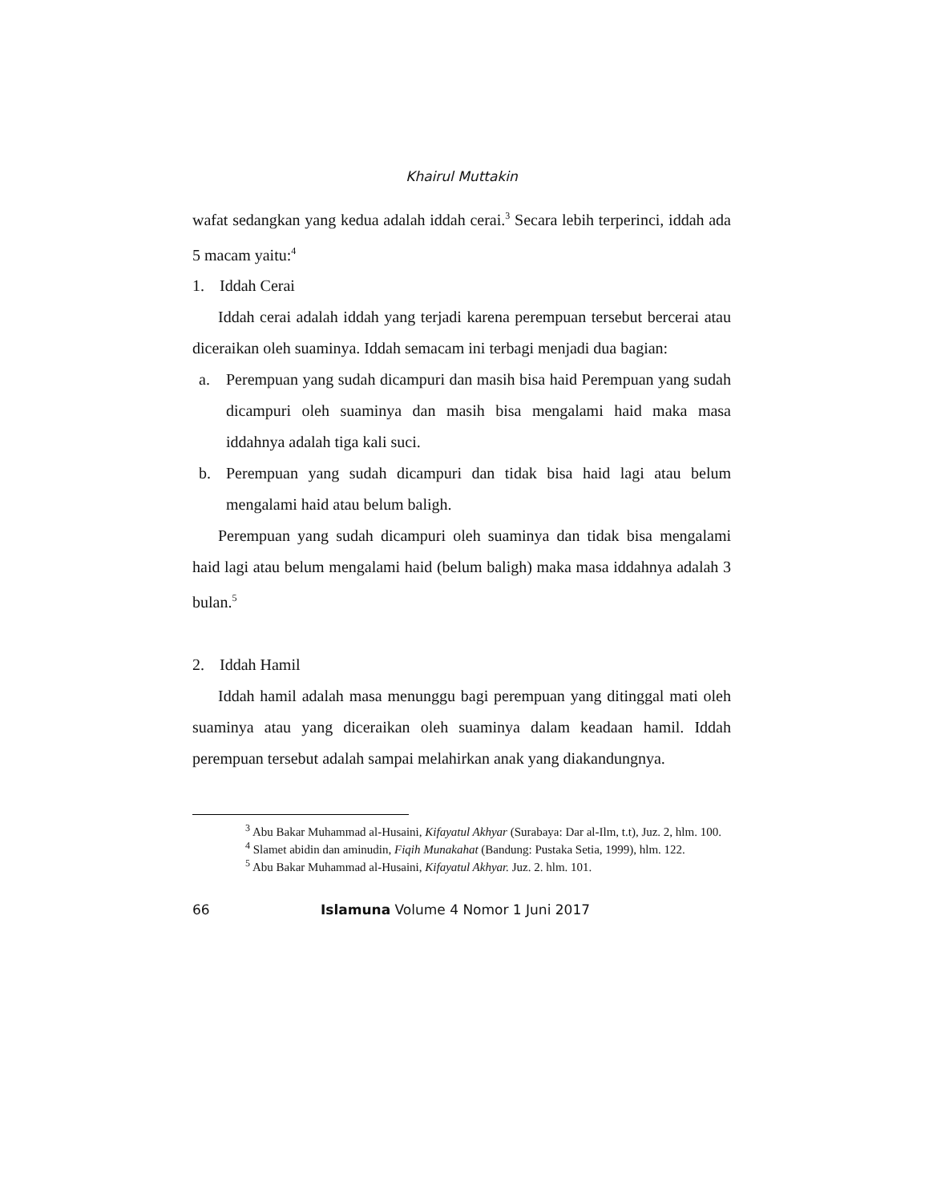Khairul Muttakin
wafat sedangkan yang kedua adalah iddah cerai.<sup>3</sup> Secara lebih terperinci, iddah ada 5 macam yaitu:<sup>4</sup>
1. Iddah Cerai
Iddah cerai adalah iddah yang terjadi karena perempuan tersebut bercerai atau diceraikan oleh suaminya. Iddah semacam ini terbagi menjadi dua bagian:
a. Perempuan yang sudah dicampuri dan masih bisa haid Perempuan yang sudah dicampuri oleh suaminya dan masih bisa mengalami haid maka masa iddahnya adalah tiga kali suci.
b. Perempuan yang sudah dicampuri dan tidak bisa haid lagi atau belum mengalami haid atau belum baligh.
Perempuan yang sudah dicampuri oleh suaminya dan tidak bisa mengalami haid lagi atau belum mengalami haid (belum baligh) maka masa iddahnya adalah 3 bulan.<sup>5</sup>
2. Iddah Hamil
Iddah hamil adalah masa menunggu bagi perempuan yang ditinggal mati oleh suaminya atau yang diceraikan oleh suaminya dalam keadaan hamil. Iddah perempuan tersebut adalah sampai melahirkan anak yang diakandungnya.
<sup>3</sup> Abu Bakar Muhammad al-Husaini, Kifayatul Akhyar (Surabaya: Dar al-Ilm, t.t), Juz. 2, hlm. 100.
<sup>4</sup> Slamet abidin dan aminudin, Fiqih Munakahat (Bandung: Pustaka Setia, 1999), hlm. 122.
<sup>5</sup> Abu Bakar Muhammad al-Husaini, Kifayatul Akhyar. Juz. 2. hlm. 101.
66 Islamuna Volume 4 Nomor 1 Juni 2017